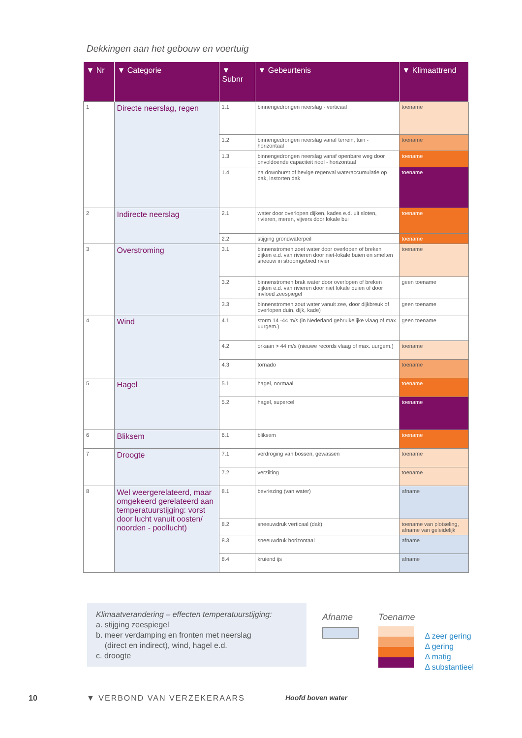Dekkingen aan het gebouw en voertuig
| ▼ Nr | ▼ Categorie | ▼ Subnr | ▼ Gebeurtenis | ▼ Klimaattrend |
| --- | --- | --- | --- | --- |
| 1 | Directe neerslag, regen | 1.1 | binnengedrongen neerslag - verticaal | toename |
| | | 1.2 | binnengedrongen neerslag vanaf terrein, tuin - horizontaal | toename |
| | | 1.3 | binnengedrongen neerslag vanaf openbare weg door onvoldoende capaciteit riool - horizontaal | toename |
| | | 1.4 | na downburst of hevige regenval wateraccumulatie op dak, instorten dak | toename |
| 2 | Indirecte neerslag | 2.1 | water door overlopen dijken, kades e.d. uit sloten, rivieren, meren, vijvers door lokale bui | toename |
| | | 2.2 | stijging grondwaterpeil | toename |
| 3 | Overstroming | 3.1 | binnenstromen zoet water door overlopen of breken dijken e.d. van rivieren door niet-lokale buien en smelten sneeuw in stroomgebied rivier | toename |
| | | 3.2 | binnenstromen brak water door overlopen of breken dijken e.d. van rivieren door niet lokale buien of door invloed zeespiegel | geen toename |
| | | 3.3 | binnenstromen zout water vanuit zee, door dijkbreuk of overlopen duin, dijk, kade) | geen toename |
| 4 | Wind | 4.1 | storm 14 -44 m/s (in Nederland gebruikelijke vlaag of max uurgem.) | geen toename |
| | | 4.2 | orkaan > 44 m/s (nieuwe records vlaag of max. uurgem.) | toename |
| | | 4.3 | tornado | toename |
| 5 | Hagel | 5.1 | hagel, normaal | toename |
| | | 5.2 | hagel, supercel | toename |
| 6 | Bliksem | 6.1 | bliksem | toename |
| 7 | Droogte | 7.1 | verdroging van bossen, gewassen | toename |
| | | 7.2 | verzilting | toename |
| 8 | Wel weergerelateerd, maar omgekeerd gerelateerd aan temperatuurstijging: vorst door lucht vanuit oosten/ noorden - poollucht) | 8.1 | bevriezing (van water) | afname |
| | | 8.2 | sneeuwdruk verticaal (dak) | toename van plotseling, afname van geleidelijk |
| | | 8.3 | sneeuwdruk horizontaal | afname |
| | | 8.4 | kruiend ijs | afname |
Klimaatverandering – effecten temperatuurstijging:
a. stijging zeespiegel
b. meer verdamping en fronten met neerslag
(direct en indirect), wind, hagel e.d.
c. droogte
Afname Toename
Δ zeer gering
Δ gering
Δ matig
Δ substantieel
10 ▼ VERBOND VAN VERZEKERAARS Hoofd boven water